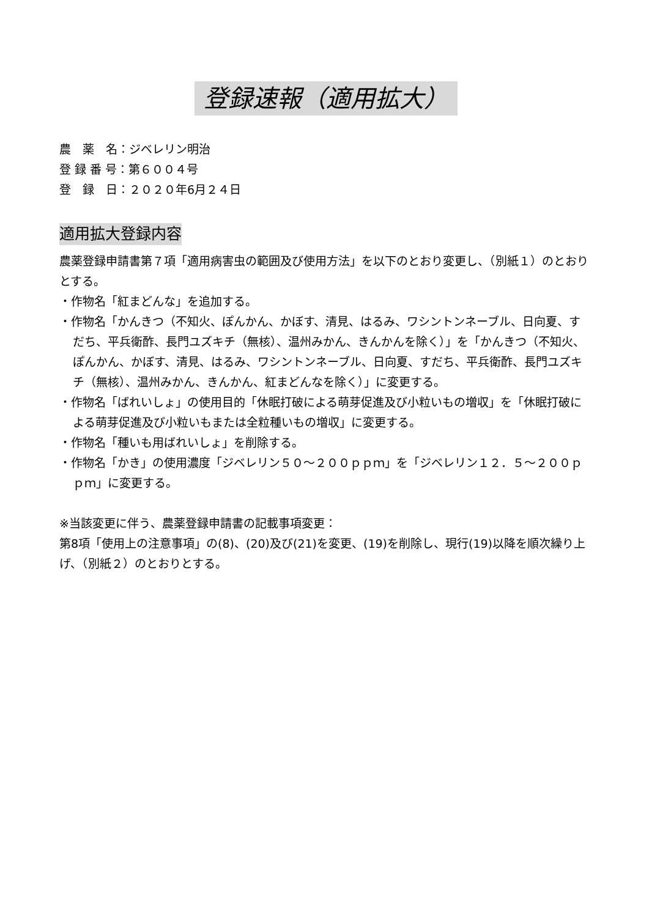登録速報（適用拡大）
農　薬　名：ジベレリン明治
登 録 番 号：第６００４号
登　録　日：２０２０年6月２４日
適用拡大登録内容
農薬登録申請書第７項「適用病害虫の範囲及び使用方法」を以下のとおり変更し、（別紙１）のとおりとする。
・作物名「紅まどんな」を追加する。
・作物名「かんきつ（不知火、ぽんかん、かぼす、清見、はるみ、ワシントンネーブル、日向夏、すだち、平兵衛酢、長門ユズキチ（無核）、温州みかん、きんかんを除く）」を「かんきつ（不知火、ぽんかん、かぼす、清見、はるみ、ワシントンネーブル、日向夏、すだち、平兵衛酢、長門ユズキチ（無核）、温州みかん、きんかん、紅まどんなを除く）」に変更する。
・作物名「ばれいしょ」の使用目的「休眠打破による萌芽促進及び小粒いもの増収」を「休眠打破による萌芽促進及び小粒いもまたは全粒種いもの増収」に変更する。
・作物名「種いも用ばれいしょ」を削除する。
・作物名「かき」の使用濃度「ジベレリン５０～２００ｐｐｍ」を「ジベレリン１２．５～２００ｐｐｍ」に変更する。
※当該変更に伴う、農薬登録申請書の記載事項変更：
第8項「使用上の注意事項」の(8)、(20)及び(21)を変更、(19)を削除し、現行(19)以降を順次繰り上げ、（別紙２）のとおりとする。